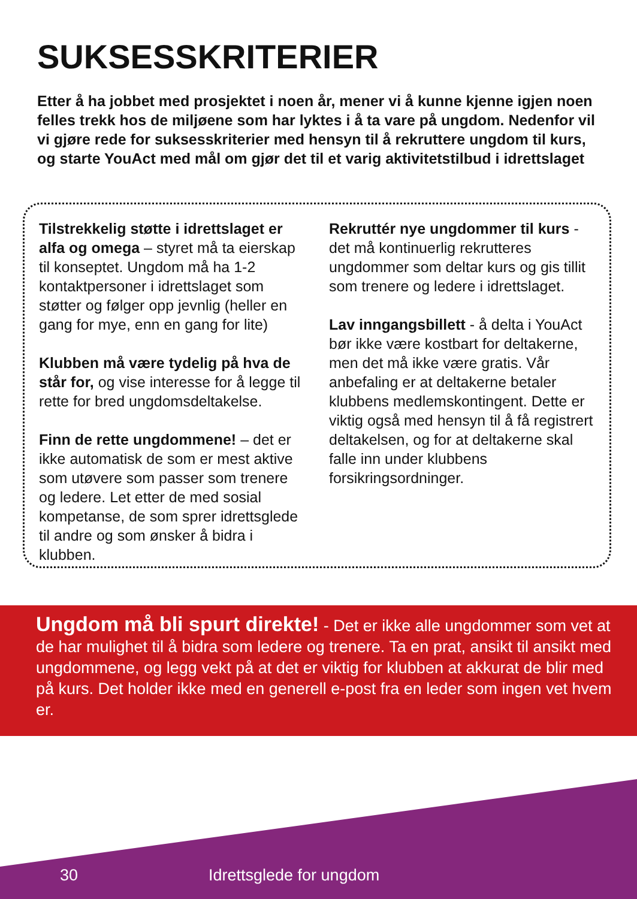SUKSESSKRITERIER
Etter å ha jobbet med prosjektet i noen år, mener vi å kunne kjenne igjen noen felles trekk hos de miljøene som har lyktes i å ta vare på ungdom. Nedenfor vil vi gjøre rede for suksesskriterier med hensyn til å rekruttere ungdom til kurs, og starte YouAct med mål om gjør det til et varig aktivitetstilbud i idrettslaget
Tilstrekkelig støtte i idrettslaget er alfa og omega – styret må ta eierskap til konseptet. Ungdom må ha 1-2 kontaktpersoner i idrettslaget som støtter og følger opp jevnlig (heller en gang for mye, enn en gang for lite)
Klubben må være tydelig på hva de står for, og vise interesse for å legge til rette for bred ungdomsdeltakelse.
Finn de rette ungdommene! – det er ikke automatisk de som er mest aktive som utøvere som passer som trenere og ledere. Let etter de med sosial kompetanse, de som sprer idrettsglede til andre og som ønsker å bidra i klubben.
Rekruttér nye ungdommer til kurs - det må kontinuerlig rekrutteres ungdommer som deltar kurs og gis tillit som trenere og ledere i idrettslaget.
Lav inngangsbillett - å delta i YouAct bør ikke være kostbart for deltakerne, men det må ikke være gratis. Vår anbefaling er at deltakerne betaler klubbens medlemskontingent. Dette er viktig også med hensyn til å få registrert deltakelsen, og for at deltakerne skal falle inn under klubbens forsikringsordninger.
Ungdom må bli spurt direkte! - Det er ikke alle ungdommer som vet at de har mulighet til å bidra som ledere og trenere. Ta en prat, ansikt til ansikt med ungdommene, og legg vekt på at det er viktig for klubben at akkurat de blir med på kurs. Det holder ikke med en generell e-post fra en leder som ingen vet hvem er.
30 Idrettsglede for ungdom